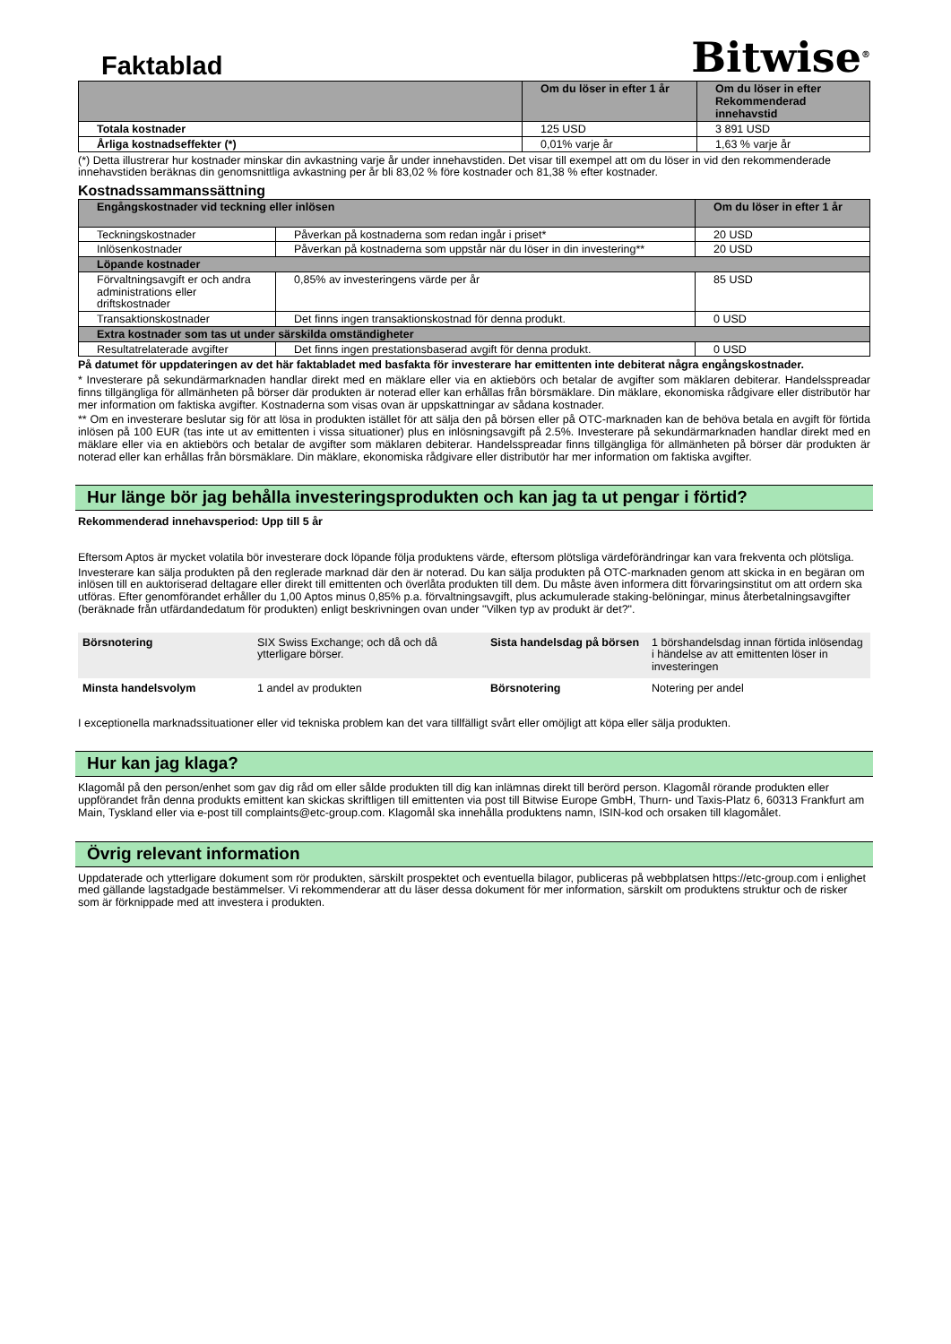Faktablad
Bitwise<sup>®</sup>
| | Om du löser in efter 1 år | Om du löser in efter Rekommenderad innehavstid |
| --- | --- | --- |
| Totala kostnader | 125 USD | 3 891 USD |
| Årliga kostnadseffekter (*) | 0,01% varje år | 1,63 % varje år |
(*) Detta illustrerar hur kostnader minskar din avkastning varje år under innehavstiden. Det visar till exempel att om du löser in vid den rekommenderade innehavstiden beräknas din genomsnittliga avkastning per år bli 83,02 % före kostnader och 81,38 % efter kostnader.
Kostnadssammanssättning
| Engångskostnader vid teckning eller inlösen | | Om du löser in efter 1 år |
| --- | --- | --- |
| Teckningskostnader | Påverkan på kostnaderna som redan ingår i priset* | 20 USD |
| Inlösenkostnader | Påverkan på kostnaderna som uppstår när du löser in din investering** | 20 USD |
| Löpande kostnader | | |
| Förvaltningsavgift er och andra administrations eller driftskostnader | 0,85% av investeringens värde per år | 85 USD |
| Transaktionskostnader | Det finns ingen transaktionskostnad för denna produkt. | 0 USD |
| Extra kostnader som tas ut under särskilda omständigheter | | |
| Resultatrelaterade avgifter | Det finns ingen prestationsbaserad avgift för denna produkt. | 0 USD |
På datumet för uppdateringen av det här faktabladet med basfakta för investerare har emittenten inte debiterat några engångskostnader.
* Investerare på sekundärmarknaden handlar direkt med en mäklare eller via en aktiebörs och betalar de avgifter som mäklaren debiterar. Handelsspreadar finns tillgängliga för allmänheten på börser där produkten är noterad eller kan erhållas från börsmäklare. Din mäklare, ekonomiska rådgivare eller distributör har mer information om faktiska avgifter. Kostnaderna som visas ovan är uppskattningar av sådana kostnader.
** Om en investerare beslutar sig för att lösa in produkten istället för att sälja den på börsen eller på OTC-marknaden kan de behöva betala en avgift för förtida inlösen på 100 EUR (tas inte ut av emittenten i vissa situationer) plus en inlösningsavgift på 2.5%. Investerare på sekundärmarknaden handlar direkt med en mäklare eller via en aktiebörs och betalar de avgifter som mäklaren debiterar. Handelsspreadar finns tillgängliga för allmänheten på börser där produkten är noterad eller kan erhållas från börsmäklare. Din mäklare, ekonomiska rådgivare eller distributör har mer information om faktiska avgifter.
Hur länge bör jag behålla investeringsprodukten och kan jag ta ut pengar i förtid?
Rekommenderad innehavsperiod: Upp till 5 år
Eftersom Aptos är mycket volatila bör investerare dock löpande följa produktens värde, eftersom plötsliga värdeförändringar kan vara frekventa och plötsliga.
Investerare kan sälja produkten på den reglerade marknad där den är noterad. Du kan sälja produkten på OTC-marknaden genom att skicka in en begäran om inlösen till en auktoriserad deltagare eller direkt till emittenten och överlåta produkten till dem. Du måste även informera ditt förvaringsinstitut om att ordern ska utföras. Efter genomförandet erhåller du 1,00 Aptos minus 0,85% p.a. förvaltningsavgift, plus ackumulerade staking-belöningar, minus återbetalningsavgifter (beräknade från utfärdandedatum för produkten) enligt beskrivningen ovan under "Vilken typ av produkt är det?".
| Börsnotering | SIX Swiss Exchange; och då och då ytterligare börser. | Sista handelsdag på börsen | 1 börshandelsdag innan förtida inlösendag i händelse av att emittenten löser in investeringen |
| Minsta handelsvolym | 1 andel av produkten | Börsnotering | Notering per andel |
I exceptionella marknadssituationer eller vid tekniska problem kan det vara tillfälligt svårt eller omöjligt att köpa eller sälja produkten.
Hur kan jag klaga?
Klagomål på den person/enhet som gav dig råd om eller sålde produkten till dig kan inlämnas direkt till berörd person. Klagomål rörande produkten eller uppförandet från denna produkts emittent kan skickas skriftligen till emittenten via post till Bitwise Europe GmbH, Thurn- und Taxis-Platz 6, 60313 Frankfurt am Main, Tyskland eller via e-post till complaints@etc-group.com. Klagomål ska innehålla produktens namn, ISIN-kod och orsaken till klagomålet.
Övrig relevant information
Uppdaterade och ytterligare dokument som rör produkten, särskilt prospektet och eventuella bilagor, publiceras på webbplatsen https://etc-group.com i enlighet med gällande lagstadgade bestämmelser. Vi rekommenderar att du läser dessa dokument för mer information, särskilt om produktens struktur och de risker som är förknippade med att investera i produkten.